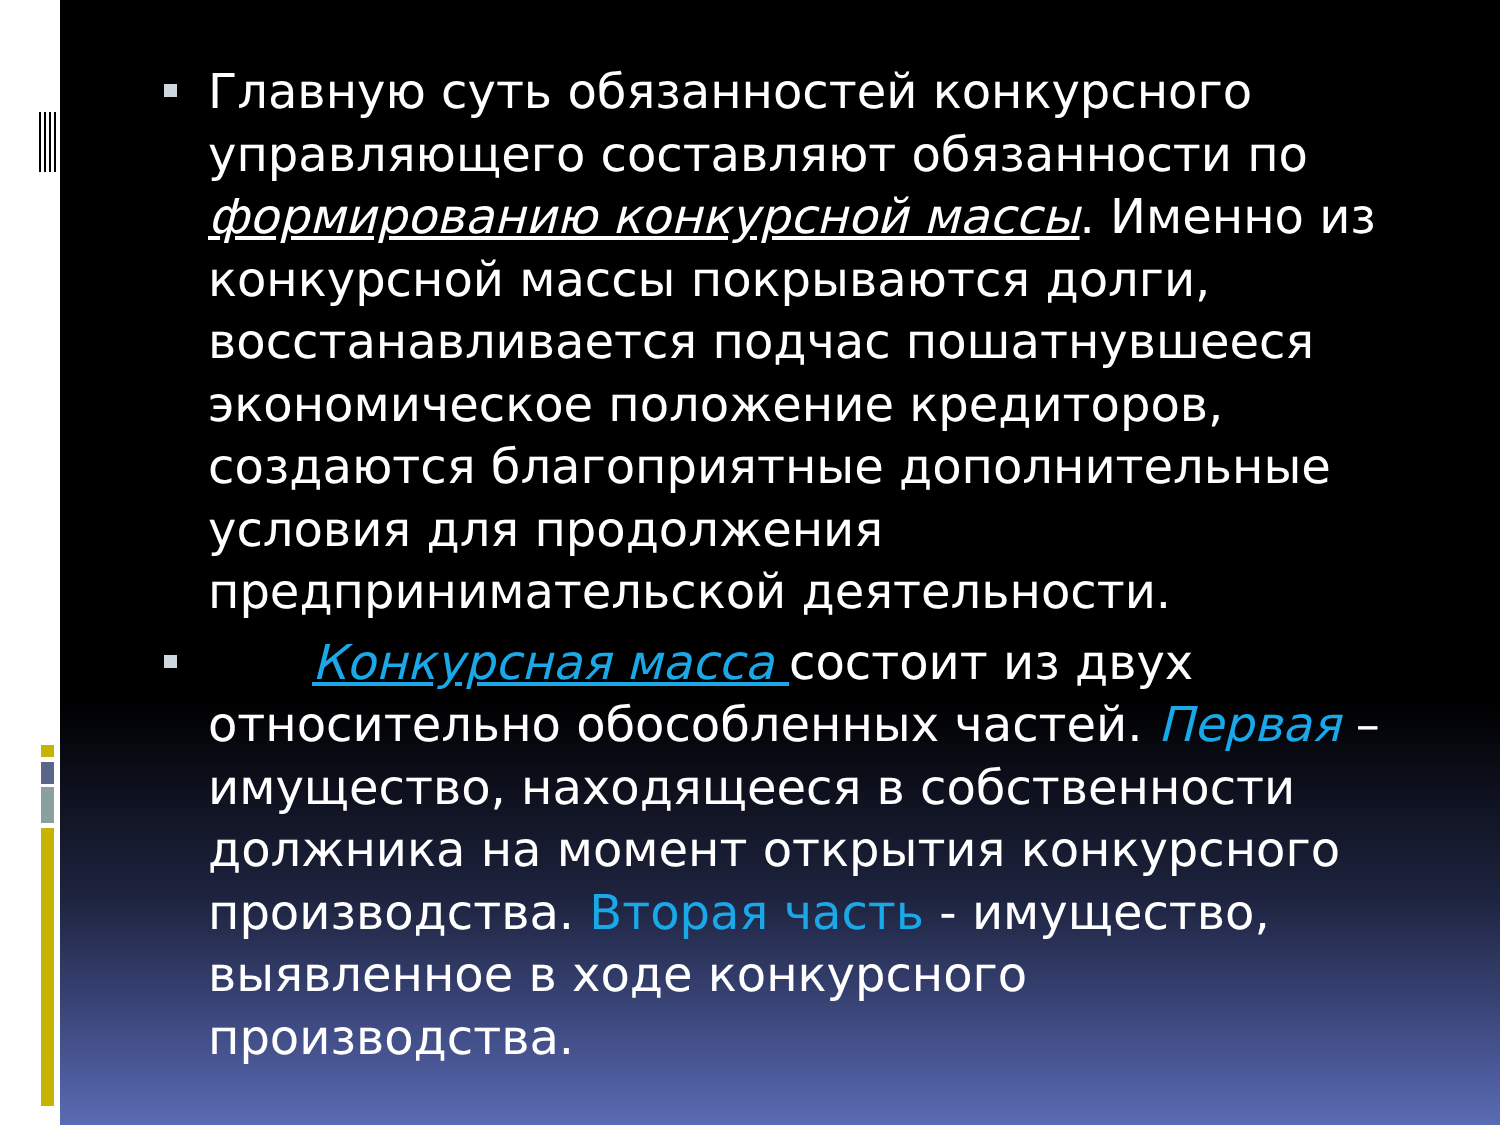Главную суть обязанностей конкурсного управляющего составляют обязанности по формированию конкурсной массы. Именно из конкурсной массы покрываются долги, восстанавливается подчас пошатнувшееся экономическое положение кредиторов, создаются благоприятные дополнительные условия для продолжения предпринимательской деятельности.
Конкурсная масса состоит из двух относительно обособленных частей. Первая – имущество, находящееся в собственности должника на момент открытия конкурсного производства. Вторая часть - имущество, выявленное в ходе конкурсного производства.